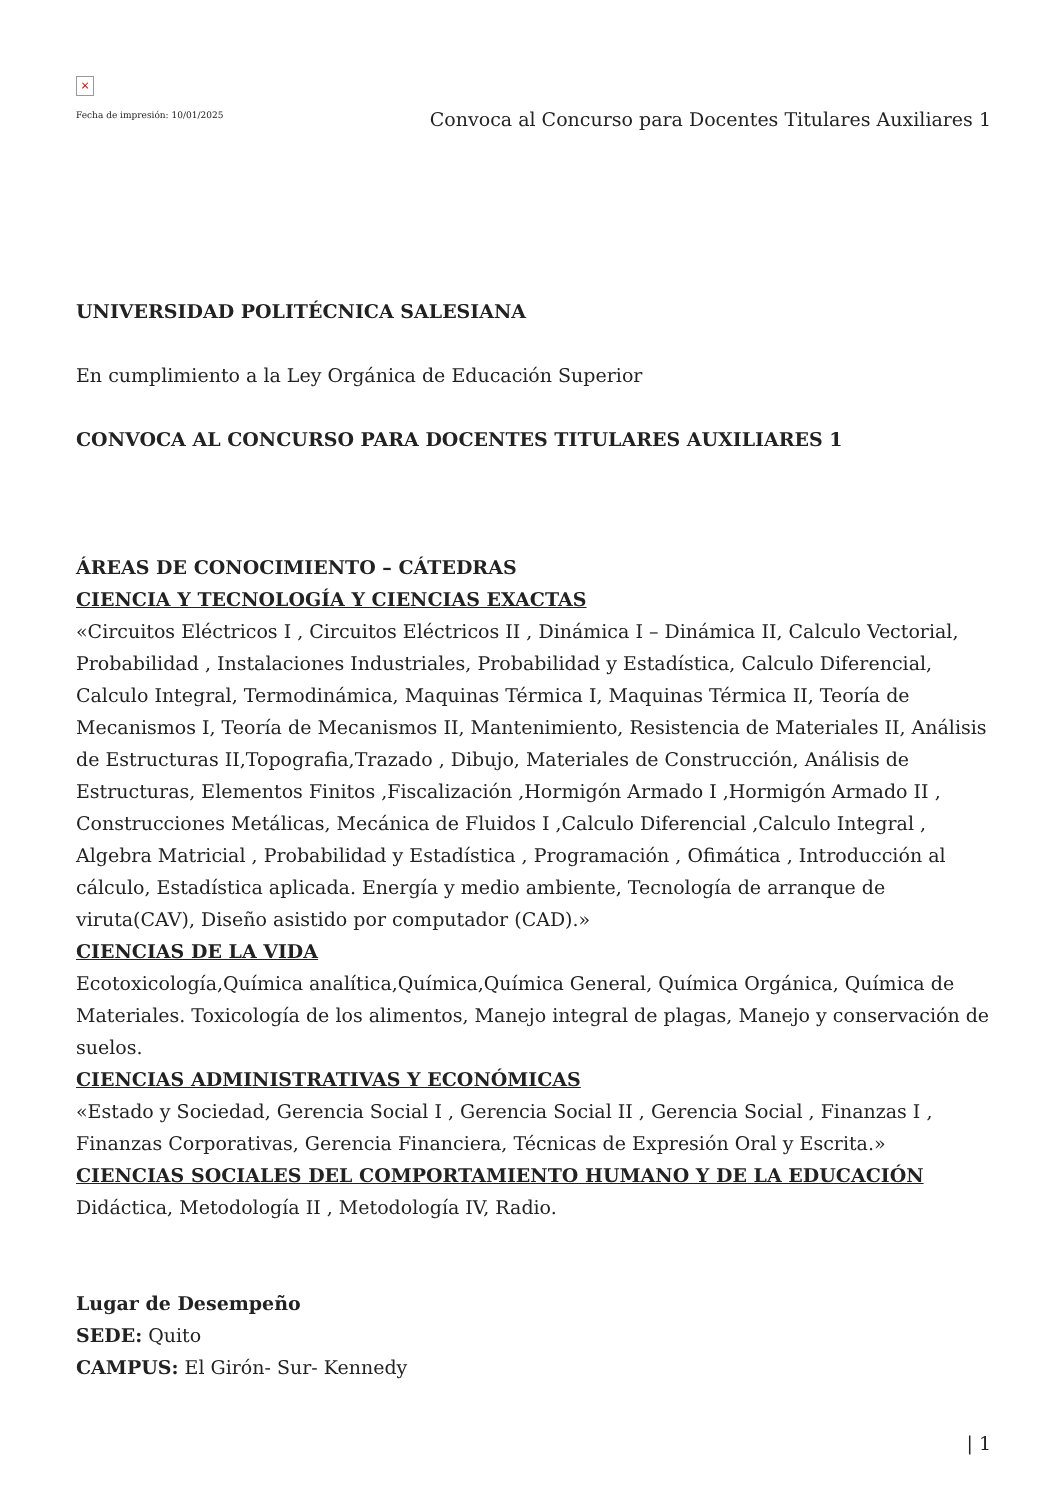×
Fecha de impresión: 10/01/2025
Convoca al Concurso para Docentes Titulares Auxiliares 1
UNIVERSIDAD POLITÉCNICA SALESIANA
En cumplimiento a la Ley Orgánica de Educación Superior
CONVOCA AL CONCURSO PARA DOCENTES TITULARES AUXILIARES 1
ÁREAS DE CONOCIMIENTO – CÁTEDRAS
CIENCIA Y TECNOLOGÍA Y CIENCIAS EXACTAS
«Circuitos Eléctricos I , Circuitos Eléctricos II , Dinámica I – Dinámica II, Calculo Vectorial, Probabilidad , Instalaciones Industriales, Probabilidad y Estadística, Calculo Diferencial, Calculo Integral, Termodinámica, Maquinas Térmica I, Maquinas Térmica II, Teoría de Mecanismos I, Teoría de Mecanismos II, Mantenimiento, Resistencia de Materiales II, Análisis de Estructuras II,Topografia,Trazado , Dibujo, Materiales de Construcción, Análisis de Estructuras, Elementos Finitos ,Fiscalización ,Hormigón Armado I ,Hormigón Armado II , Construcciones Metálicas, Mecánica de Fluidos I ,Calculo Diferencial ,Calculo Integral , Algebra Matricial , Probabilidad y Estadística , Programación , Ofimática , Introducción al cálculo, Estadística aplicada. Energía y medio ambiente, Tecnología de arranque de viruta(CAV), Diseño asistido por computador (CAD).»
CIENCIAS DE LA VIDA
Ecotoxicología,Química analítica,Química,Química General, Química Orgánica, Química de Materiales. Toxicología de los alimentos, Manejo integral de plagas, Manejo y conservación de suelos.
CIENCIAS ADMINISTRATIVAS Y ECONÓMICAS
«Estado y Sociedad, Gerencia Social I , Gerencia Social II , Gerencia Social , Finanzas I , Finanzas Corporativas, Gerencia Financiera, Técnicas de Expresión Oral y Escrita.»
CIENCIAS SOCIALES DEL COMPORTAMIENTO HUMANO Y DE LA EDUCACIÓN
Didáctica, Metodología II , Metodología IV, Radio.
Lugar de Desempeño
SEDE: Quito
CAMPUS: El Girón- Sur- Kennedy
| 1